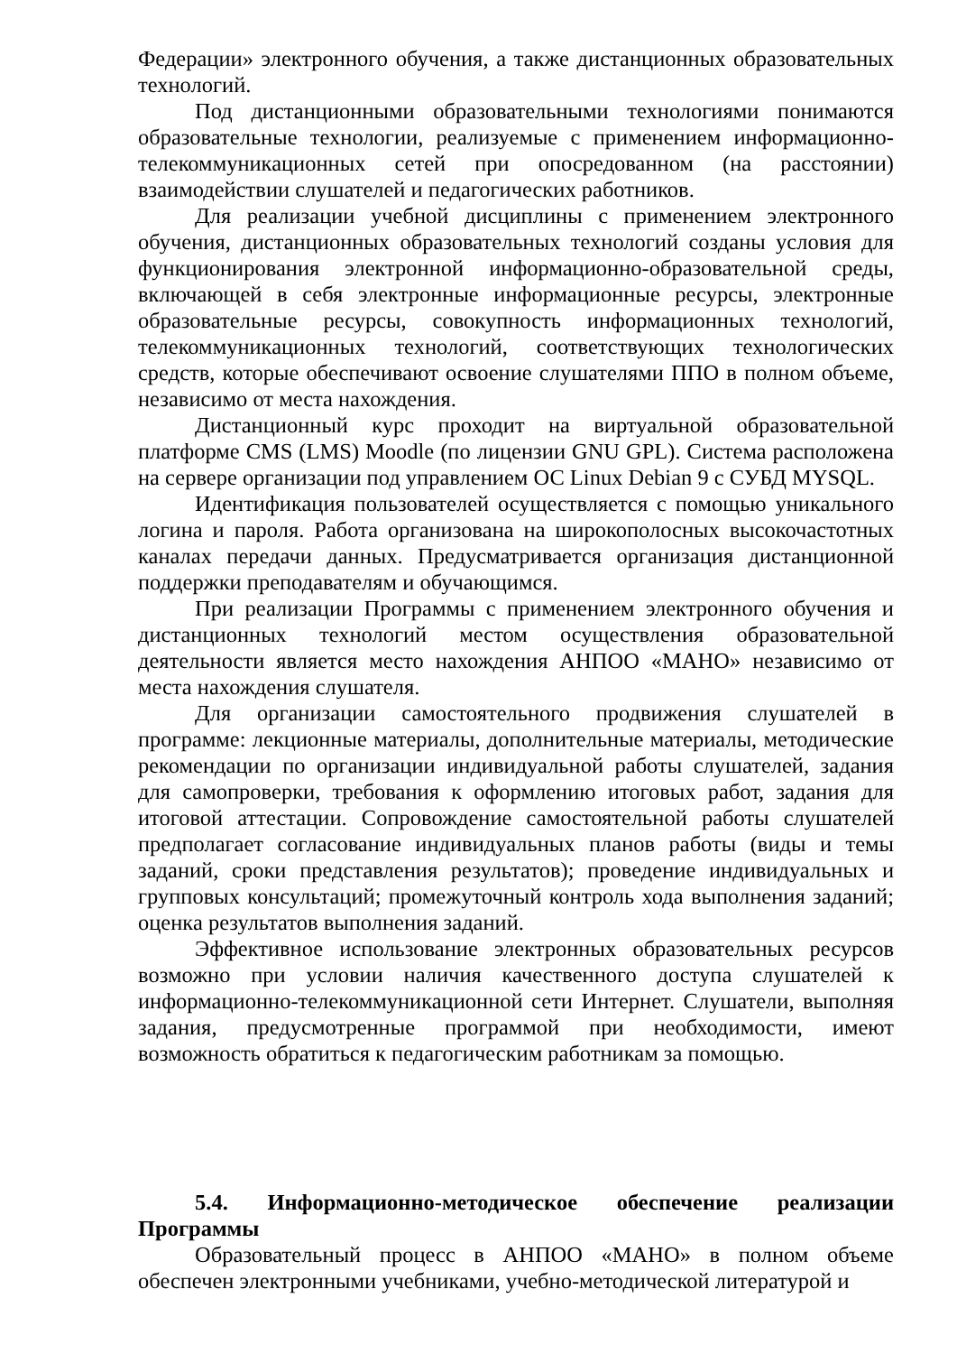Федерации» электронного обучения, а также дистанционных образовательных технологий.
Под дистанционными образовательными технологиями понимаются образовательные технологии, реализуемые с применением информационно-телекоммуникационных сетей при опосредованном (на расстоянии) взаимодействии слушателей и педагогических работников.
Для реализации учебной дисциплины с применением электронного обучения, дистанционных образовательных технологий созданы условия для функционирования электронной информационно-образовательной среды, включающей в себя электронные информационные ресурсы, электронные образовательные ресурсы, совокупность информационных технологий, телекоммуникационных технологий, соответствующих технологических средств, которые обеспечивают освоение слушателями ППО в полном объеме, независимо от места нахождения.
Дистанционный курс проходит на виртуальной образовательной платформе CMS (LMS) Moodle (по лицензии GNU GPL). Система расположена на сервере организации под управлением ОС Linux Debian 9 с СУБД MYSQL.
Идентификация пользователей осуществляется с помощью уникального логина и пароля. Работа организована на широкополосных высокочастотных каналах передачи данных. Предусматривается организация дистанционной поддержки преподавателям и обучающимся.
При реализации Программы с применением электронного обучения и дистанционных технологий местом осуществления образовательной деятельности является место нахождения АНПОО «МАНО» независимо от места нахождения слушателя.
Для организации самостоятельного продвижения слушателей в программе: лекционные материалы, дополнительные материалы, методические рекомендации по организации индивидуальной работы слушателей, задания для самопроверки, требования к оформлению итоговых работ, задания для итоговой аттестации. Сопровождение самостоятельной работы слушателей предполагает согласование индивидуальных планов работы (виды и темы заданий, сроки представления результатов); проведение индивидуальных и групповых консультаций; промежуточный контроль хода выполнения заданий; оценка результатов выполнения заданий.
Эффективное использование электронных образовательных ресурсов возможно при условии наличия качественного доступа слушателей к информационно-телекоммуникационной сети Интернет. Слушатели, выполняя задания, предусмотренные программой при необходимости, имеют возможность обратиться к педагогическим работникам за помощью.
5.4. Информационно-методическое обеспечение реализации Программы
Образовательный процесс в АНПОО «МАНО» в полном объеме обеспечен электронными учебниками, учебно-методической литературой и